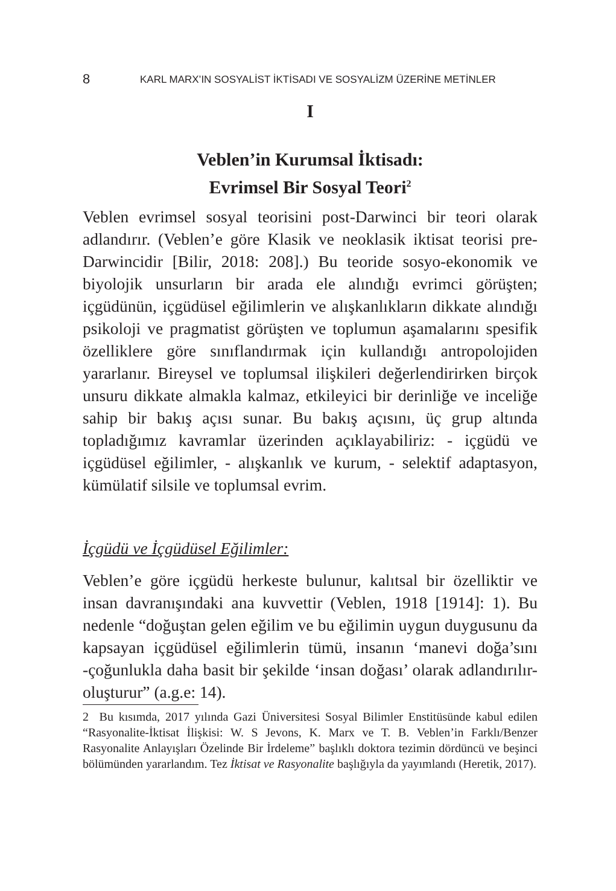8 KARL MARX’IN SOSYALİST İKTİSADI VE SOSYALİZM ÜZERİNE METİNLER
I
Veblen’in Kurumsal İktisadı:
Evrimsel Bir Sosyal Teori<sup>2</sup>
Veblen evrimsel sosyal teorisini post-Darwinci bir teori olarak adlandırır. (Veblen’e göre Klasik ve neoklasik iktisat teorisi pre-Darwincidir [Bilir, 2018: 208].) Bu teoride sosyo-ekonomik ve biyolojik unsurların bir arada ele alındığı evrimci görüşten; içgüdünün, içgüdüsel eğilimlerin ve alışkanlıkların dikkate alındığı psikoloji ve pragmatist görüşten ve toplumun aşamalarını spesifik özelliklere göre sınıflandırmak için kullandığı antropolojiden yararlanır. Bireysel ve toplumsal ilişkileri değerlendirirken birçok unsuru dikkate almakla kalmaz, etkileyici bir derinliğe ve inceliğe sahip bir bakış açısı sunar. Bu bakış açısını, üç grup altında topladığımız kavramlar üzerinden açıklayabiliriz: - içgüdü ve içgüdüsel eğilimler, - alışkanlık ve kurum, - selektif adaptasyon, kümülatif silsile ve toplumsal evrim.
İçgüdü ve İçgüdüsel Eğilimler:
Veblen’e göre içgüdü herkeste bulunur, kalıtsal bir özelliktir ve insan davranışındaki ana kuvvettir (Veblen, 1918 [1914]: 1). Bu nedenle “doğuştan gelen eğilim ve bu eğilimin uygun duygusunu da kapsayan içgüdüsel eğilimlerin tümü, insanın ‘manevi doğa’sını -çoğunlukla daha basit bir şekilde ‘insan doğası’ olarak adlandırılır- oluşturur” (a.g.e: 14).
2 Bu kısımda, 2017 yılında Gazi Üniversitesi Sosyal Bilimler Enstitüsünde kabul edilen “Rasyonalite-İktisat İlişkisi: W. S Jevons, K. Marx ve T. B. Veblen’in Farklı/Benzer Rasyonalite Anlayışları Özelinde Bir İrdeleme” başlıklı doktora tezimin dördüncü ve beşinci bölümünden yararlandım. Tez İktisat ve Rasyonalite başlığıyla da yayımlandı (Heretik, 2017).